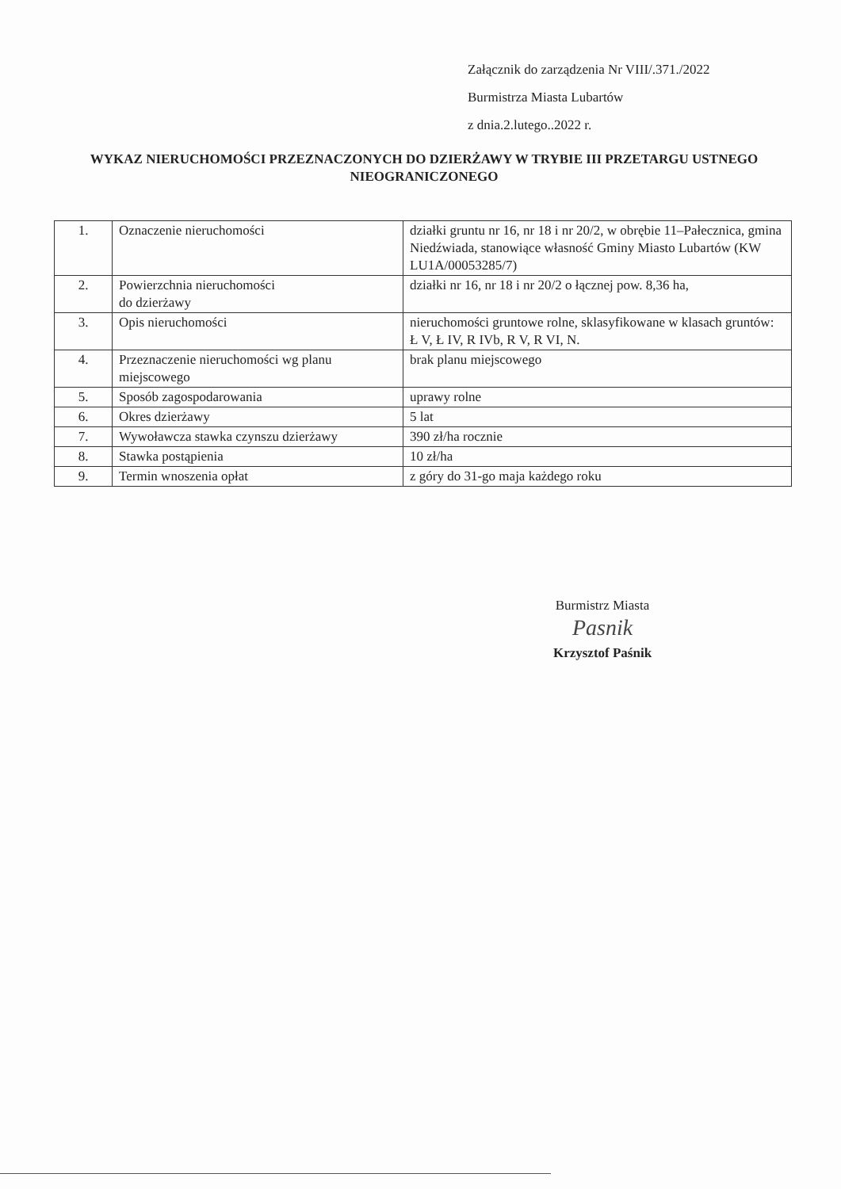Załącznik do zarządzenia Nr VIII/.371./2022
Burmistrza Miasta Lubartów
z dnia.2.lutego..2022 r.
WYKAZ NIERUCHOMOŚCI PRZEZNACZONYCH DO DZIERŻAWY W TRYBIE III PRZETARGU USTNEGO NIEOGRANICZONEGO
| 1. | Oznaczenie nieruchomości | działki gruntu nr 16, nr 18 i nr 20/2, w obrębie 11–Pałecznica, gmina Niedźwiada, stanowiące własność Gminy Miasto Lubartów (KW LU1A/00053285/7) |
| 2. | Powierzchnia nieruchomości do dzierżawy | działki nr 16, nr 18 i nr 20/2 o łącznej pow. 8,36 ha, |
| 3. | Opis nieruchomości | nieruchomości gruntowe rolne, sklasyfikowane w klasach gruntów: Ł V, Ł IV, R IVb, R V, R VI, N. |
| 4. | Przeznaczenie nieruchomości wg planu miejscowego | brak planu miejscowego |
| 5. | Sposób zagospodarowania | uprawy rolne |
| 6. | Okres dzierżawy | 5 lat |
| 7. | Wywoławcza stawka czynszu dzierżawy | 390 zł/ha rocznie |
| 8. | Stawka postąpienia | 10 zł/ha |
| 9. | Termin wnoszenia opłat | z góry do 31-go maja każdego roku |
Burmistrz Miasta
Pasnik
Krzysztof Paśnik